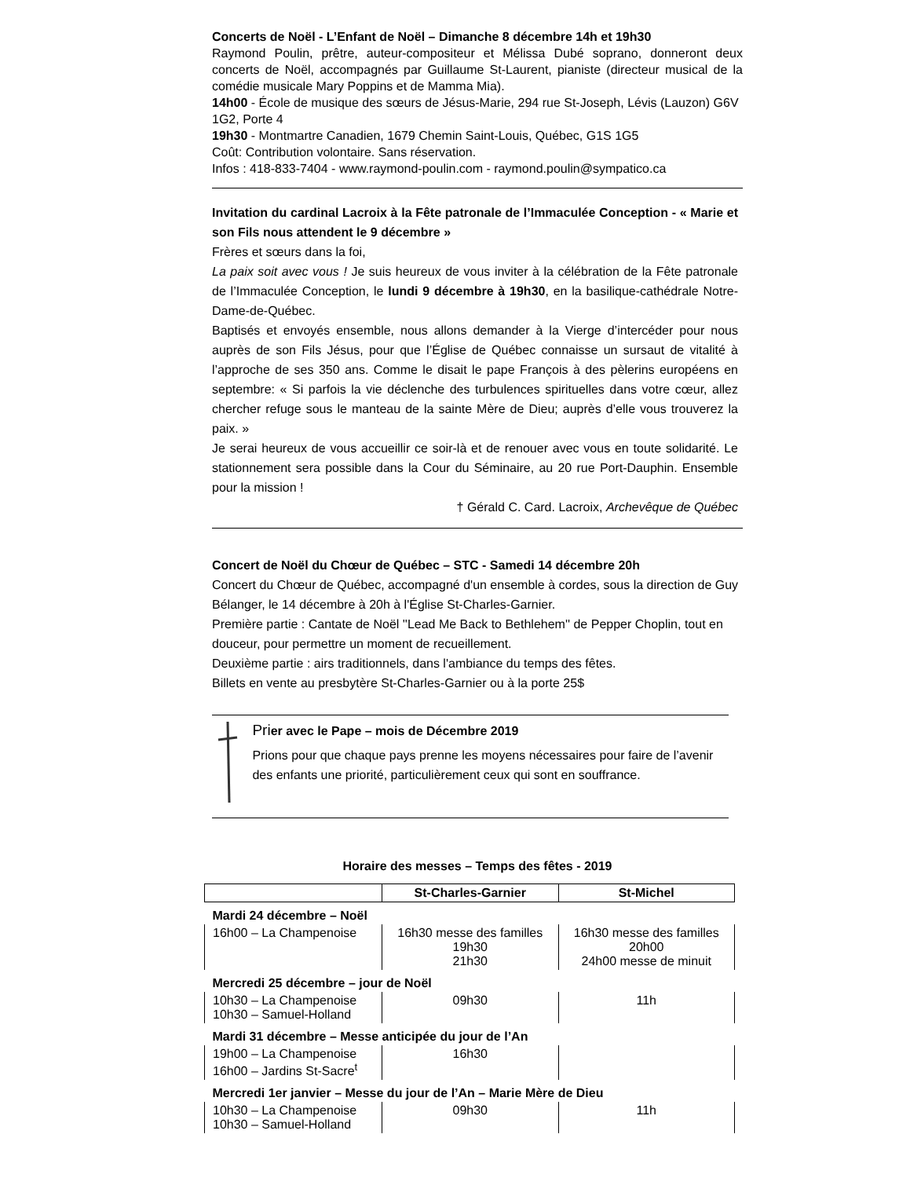Concerts de Noël - L’Enfant de Noël – Dimanche 8 décembre 14h et 19h30
Raymond Poulin, prêtre, auteur-compositeur et Mélissa Dubé soprano, donneront deux concerts de Noël, accompagnés par Guillaume St-Laurent, pianiste (directeur musical de la comédie musicale Mary Poppins et de Mamma Mia).
14h00 - École de musique des sœurs de Jésus-Marie, 294 rue St-Joseph, Lévis (Lauzon) G6V 1G2, Porte 4
19h30 - Montmartre Canadien, 1679 Chemin Saint-Louis, Québec, G1S 1G5
Coût: Contribution volontaire. Sans réservation.
Infos : 418-833-7404 - www.raymond-poulin.com - raymond.poulin@sympatico.ca
Invitation du cardinal Lacroix à la Fête patronale de l’Immaculée Conception - « Marie et son Fils nous attendent le 9 décembre »
Frères et sœurs dans la foi,
La paix soit avec vous ! Je suis heureux de vous inviter à la célébration de la Fête patronale de l’Immaculée Conception, le lundi 9 décembre à 19h30, en la basilique-cathédrale Notre-Dame-de-Québec.
Baptisés et envoyés ensemble, nous allons demander à la Vierge d’intercéder pour nous auprès de son Fils Jésus, pour que l’Église de Québec connaisse un sursaut de vitalité à l’approche de ses 350 ans. Comme le disait le pape François à des pèlerins européens en septembre: « Si parfois la vie déclenche des turbulences spirituelles dans votre cœur, allez chercher refuge sous le manteau de la sainte Mère de Dieu; auprès d’elle vous trouverez la paix. »
Je serai heureux de vous accueillir ce soir-là et de renouer avec vous en toute solidarité. Le stationnement sera possible dans la Cour du Séminaire, au 20 rue Port-Dauphin. Ensemble pour la mission !
† Gérald C. Card. Lacroix, Archevêque de Québec
Concert de Noël du Chœur de Québec – STC - Samedi 14 décembre 20h
Concert du Chœur de Québec, accompagné d'un ensemble à cordes, sous la direction de Guy Bélanger, le 14 décembre à 20h à l'Église St-Charles-Garnier.
Première partie : Cantate de Noël ''Lead Me Back to Bethlehem'' de Pepper Choplin, tout en douceur, pour permettre un moment de recueillement.
Deuxième partie : airs traditionnels, dans l'ambiance du temps des fêtes.
Billets en vente au presbytère St-Charles-Garnier ou à la porte 25$
Pri er avec le Pape – mois de Décembre 2019
Prions pour que chaque pays prenne les moyens nécessaires pour faire de l’avenir des enfants une priorité, particulièrement ceux qui sont en souffrance.
Horaire des messes – Temps des fêtes - 2019
| | St-Charles-Garnier | St-Michel |
| --- | --- | --- |
| Mardi 24 décembre – Noël | | |
| 16h00 – La Champenoise | 16h30 messe des familles 19h30 21h30 | 16h30 messe des familles 20h00 24h00 messe de minuit |
| Mercredi 25 décembre – jour de Noël | | |
| 10h30 – La Champenoise 10h30 – Samuel-Holland | 09h30 | 11h |
| Mardi 31 décembre – Messe anticipée du jour de l’An | | |
| 19h00 – La Champenoise 16h00 – Jardins St-Sacre<sup>t</sup> | 16h30 | |
| Mercredi 1er janvier – Messe du jour de l’An – Marie Mère de Dieu | | |
| 10h30 – La Champenoise 10h30 – Samuel-Holland | 09h30 | 11h |